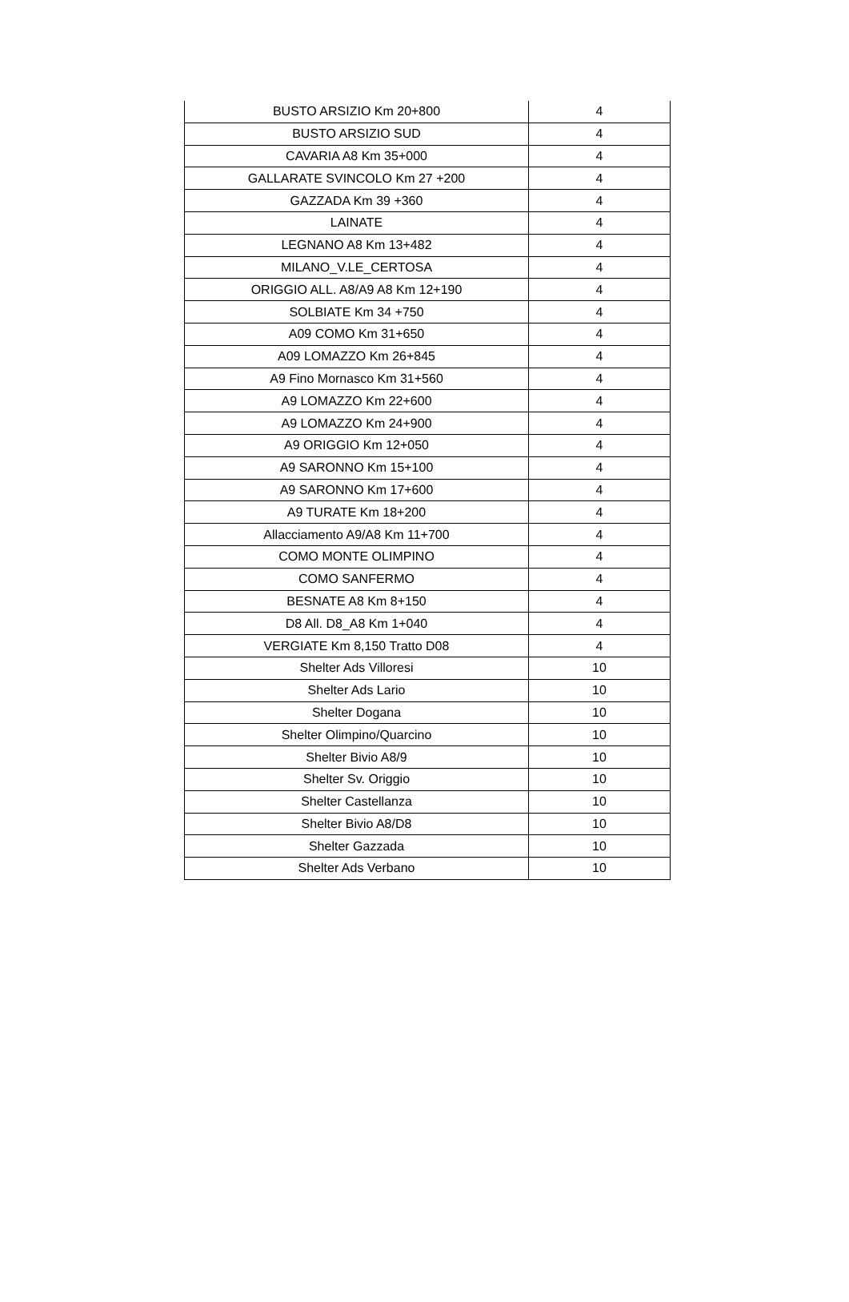| BUSTO ARSIZIO Km 20+800 | 4 |
| BUSTO ARSIZIO SUD | 4 |
| CAVARIA A8 Km 35+000 | 4 |
| GALLARATE SVINCOLO Km 27 +200 | 4 |
| GAZZADA Km 39 +360 | 4 |
| LAINATE | 4 |
| LEGNANO A8 Km 13+482 | 4 |
| MILANO_V.LE_CERTOSA | 4 |
| ORIGGIO ALL. A8/A9 A8 Km 12+190 | 4 |
| SOLBIATE Km 34 +750 | 4 |
| A09 COMO Km 31+650 | 4 |
| A09 LOMAZZO Km 26+845 | 4 |
| A9 Fino Mornasco Km 31+560 | 4 |
| A9 LOMAZZO Km 22+600 | 4 |
| A9 LOMAZZO Km 24+900 | 4 |
| A9 ORIGGIO Km 12+050 | 4 |
| A9 SARONNO Km 15+100 | 4 |
| A9 SARONNO Km 17+600 | 4 |
| A9 TURATE Km 18+200 | 4 |
| Allacciamento A9/A8 Km 11+700 | 4 |
| COMO MONTE OLIMPINO | 4 |
| COMO SANFERMO | 4 |
| BESNATE A8 Km 8+150 | 4 |
| D8 All. D8_A8 Km 1+040 | 4 |
| VERGIATE Km 8,150 Tratto D08 | 4 |
| Shelter Ads Villoresi | 10 |
| Shelter Ads Lario | 10 |
| Shelter Dogana | 10 |
| Shelter Olimpino/Quarcino | 10 |
| Shelter Bivio A8/9 | 10 |
| Shelter Sv. Origgio | 10 |
| Shelter Castellanza | 10 |
| Shelter Bivio A8/D8 | 10 |
| Shelter Gazzada | 10 |
| Shelter Ads Verbano | 10 |